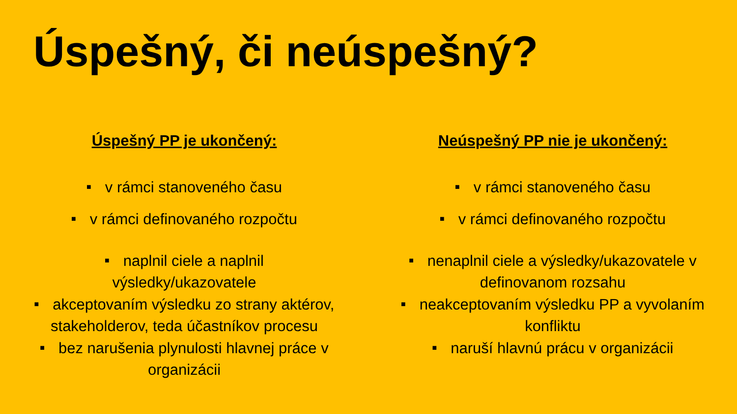Úspešný, či neúspešný?
Úspešný PP je ukončený:
■ v rámci stanoveného času
■ v rámci definovaného rozpočtu
■ naplnil ciele a naplnil
výsledky/ukazovatele
■ akceptovaním výsledku zo strany aktérov,
stakeholderov, teda účastníkov procesu
■ bez narušenia plynulosti hlavnej práce v
organizácii
Neúspešný PP nie je ukončený:
■ v rámci stanoveného času
■ v rámci definovaného rozpočtu
■ nenaplnil ciele a výsledky/ukazovatele v
definovanom rozsahu
■ neakceptovaním výsledku PP a vyvolaním
konfliktu
■ naruší hlavnú prácu v organizácii